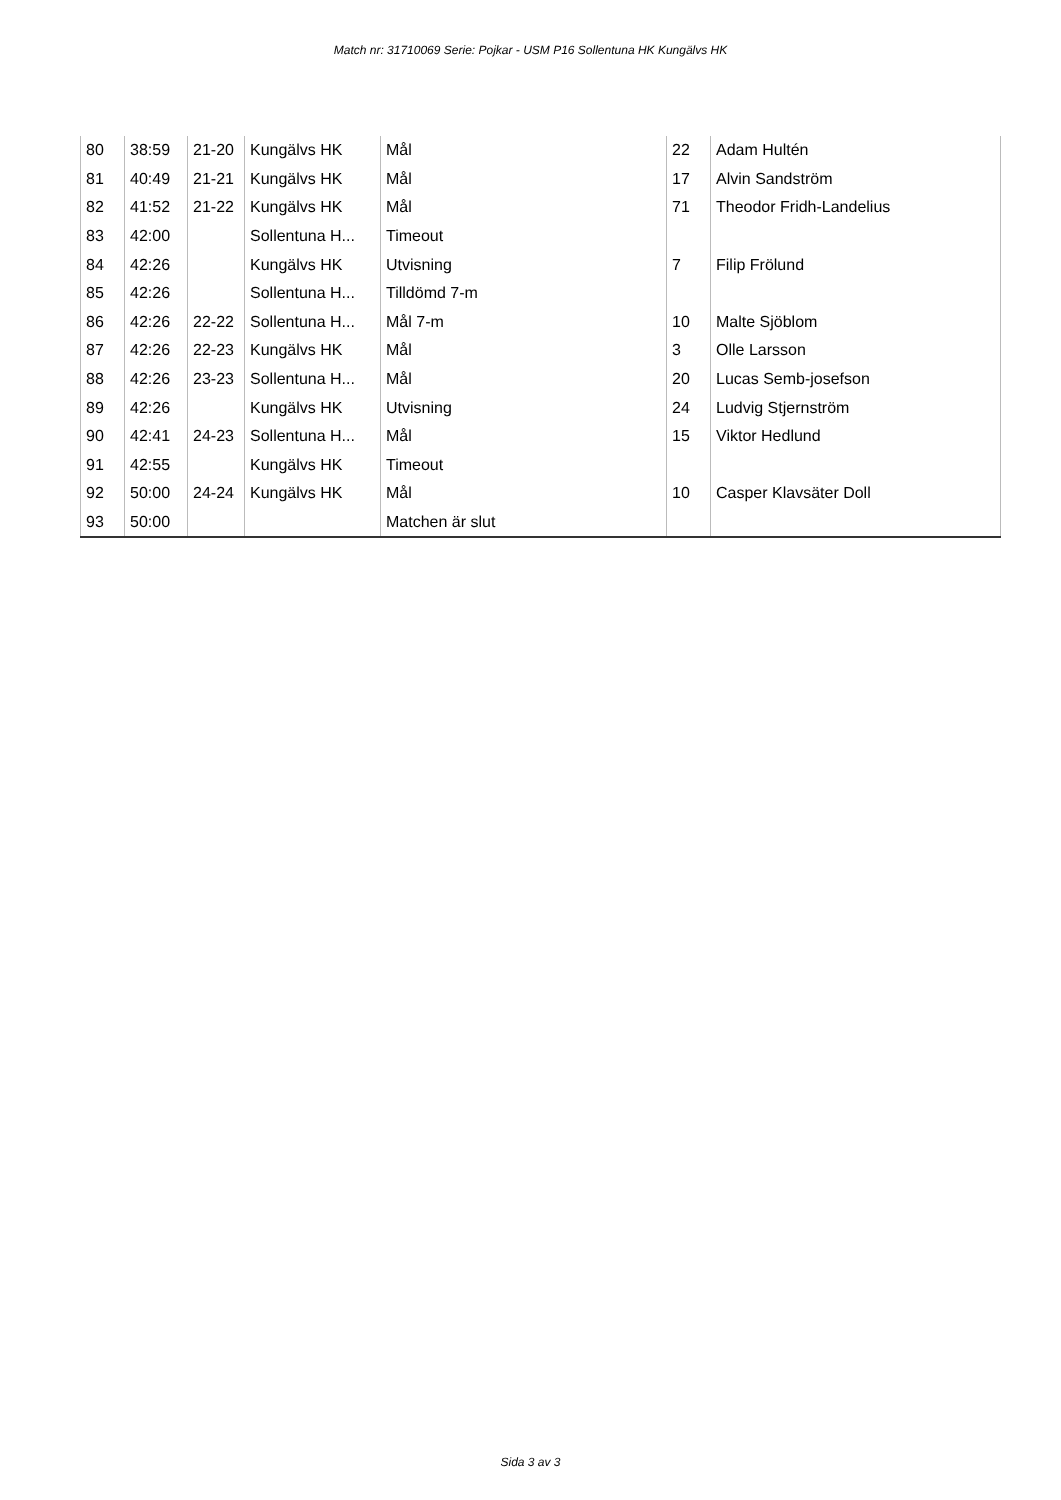Match nr: 31710069 Serie: Pojkar - USM P16 Sollentuna HK Kungälvs HK
| 80 | 38:59 | 21-20 | Kungälvs HK | Mål | 22 | Adam Hultén |
| 81 | 40:49 | 21-21 | Kungälvs HK | Mål | 17 | Alvin Sandström |
| 82 | 41:52 | 21-22 | Kungälvs HK | Mål | 71 | Theodor Fridh-Landelius |
| 83 | 42:00 | | Sollentuna H... | Timeout | | |
| 84 | 42:26 | | Kungälvs HK | Utvisning | 7 | Filip Frölund |
| 85 | 42:26 | | Sollentuna H... | Tilldömd 7-m | | |
| 86 | 42:26 | 22-22 | Sollentuna H... | Mål 7-m | 10 | Malte Sjöblom |
| 87 | 42:26 | 22-23 | Kungälvs HK | Mål | 3 | Olle Larsson |
| 88 | 42:26 | 23-23 | Sollentuna H... | Mål | 20 | Lucas Semb-josefson |
| 89 | 42:26 | | Kungälvs HK | Utvisning | 24 | Ludvig Stjernström |
| 90 | 42:41 | 24-23 | Sollentuna H... | Mål | 15 | Viktor Hedlund |
| 91 | 42:55 | | Kungälvs HK | Timeout | | |
| 92 | 50:00 | 24-24 | Kungälvs HK | Mål | 10 | Casper Klavsäter Doll |
| 93 | 50:00 | | | Matchen är slut | | |
Sida 3 av 3